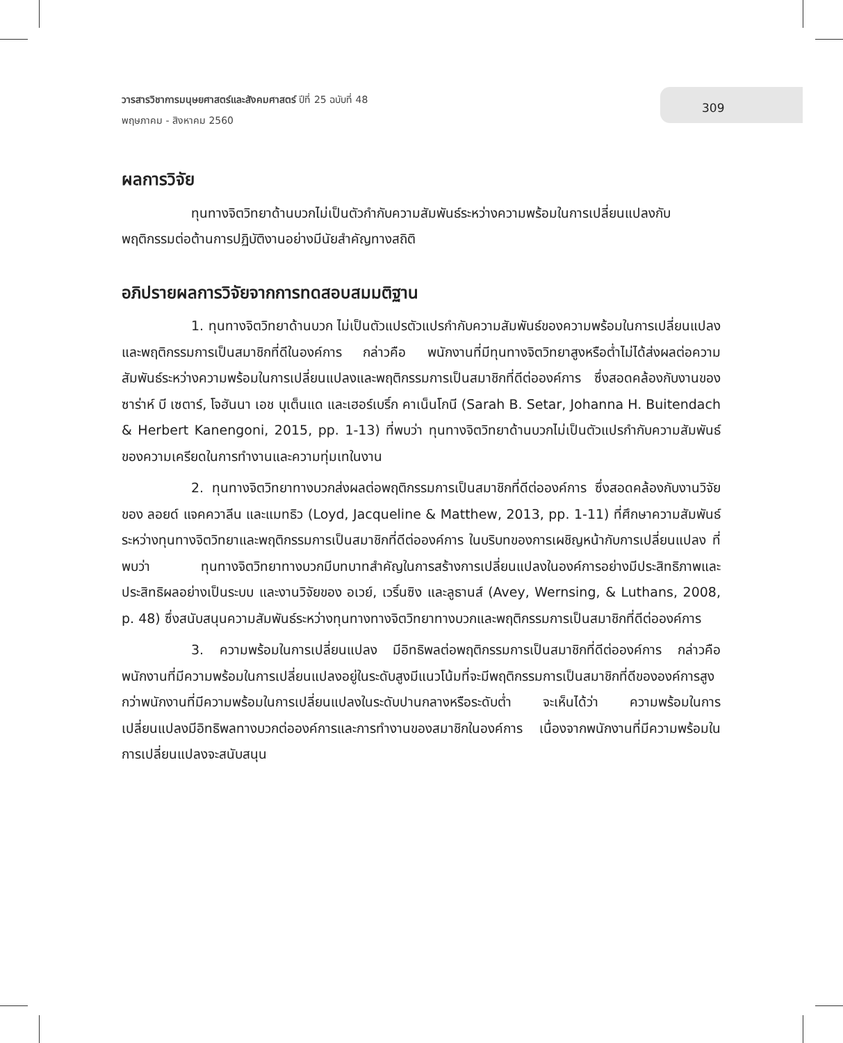วารสารวิชาการมนุษยศาสตร์และสังคมศาสตร์ ปีที่ 25 ฉบับที่ 48
พฤษภาคม - สิงหาคม 2560
309
ผลการวิจัย
ทุนทางจิตวิทยาด้านบวกไม่เป็นตัวกำกับความสัมพันธ์ระหว่างความพร้อมในการเปลี่ยนแปลงกับพฤติกรรมต่อต้านการปฏิบัติงานอย่างมีนัยสำคัญทางสถิติ
อภิปรายผลการวิจัยจากการทดสอบสมมติฐาน
1. ทุนทางจิตวิทยาด้านบวก ไม่เป็นตัวแปรตัวแปรกำกับความสัมพันธ์ของความพร้อมในการเปลี่ยนแปลงและพฤติกรรมการเป็นสมาชิกที่ดีในองค์การ กล่าวคือ พนักงานที่มีทุนทางจิตวิทยาสูงหรือต่ำไม่ได้ส่งผลต่อความสัมพันธ์ระหว่างความพร้อมในการเปลี่ยนแปลงและพฤติกรรมการเป็นสมาชิกที่ดีต่อองค์การ ซึ่งสอดคล้องกับงานของ ซาร่าห์ บี เซตาร์, โจฮันนา เอช บุเต็นแด และเฮอร์เบริ์ก คาเน็นโกนี (Sarah B. Setar, Johanna H. Buitendach & Herbert Kanengoni, 2015, pp. 1-13) ที่พบว่า ทุนทางจิตวิทยาด้านบวกไม่เป็นตัวแปรกำกับความสัมพันธ์ของความเครียดในการทำงานและความทุ่มเทในงาน
2. ทุนทางจิตวิทยาทางบวกส่งผลต่อพฤติกรรมการเป็นสมาชิกที่ดีต่อองค์การ ซึ่งสอดคล้องกับงานวิจัยของ ลอยด์ แจคควาลีน และแมทธิว (Loyd, Jacqueline & Matthew, 2013, pp. 1-11) ที่ศึกษาความสัมพันธ์ระหว่างทุนทางจิตวิทยาและพฤติกรรมการเป็นสมาชิกที่ดีต่อองค์การ ในบริบทของการเผชิญหน้ากับการเปลี่ยนแปลง ที่พบว่า ทุนทางจิตวิทยาทางบวกมีบทบาทสำคัญในการสร้างการเปลี่ยนแปลงในองค์การอย่างมีประสิทธิภาพและประสิทธิผลอย่างเป็นระบบ และงานวิจัยของ อเวย์, เวริ์นซิง และลูธานส์ (Avey, Wernsing, & Luthans, 2008, p. 48) ซึ่งสนับสนุนความสัมพันธ์ระหว่างทุนทางทางจิตวิทยาทางบวกและพฤติกรรมการเป็นสมาชิกที่ดีต่อองค์การ
3. ความพร้อมในการเปลี่ยนแปลง มีอิทธิพลต่อพฤติกรรมการเป็นสมาชิกที่ดีต่อองค์การ กล่าวคือ พนักงานที่มีความพร้อมในการเปลี่ยนแปลงอยู่ในระดับสูงมีแนวโน้มที่จะมีพฤติกรรมการเป็นสมาชิกที่ดีขององค์การสูงกว่าพนักงานที่มีความพร้อมในการเปลี่ยนแปลงในระดับปานกลางหรือระดับต่ำ จะเห็นได้ว่า ความพร้อมในการเปลี่ยนแปลงมีอิทธิพลทางบวกต่อองค์การและการทำงานของสมาชิกในองค์การ เนื่องจากพนักงานที่มีความพร้อมในการเปลี่ยนแปลงจะสนับสนุน